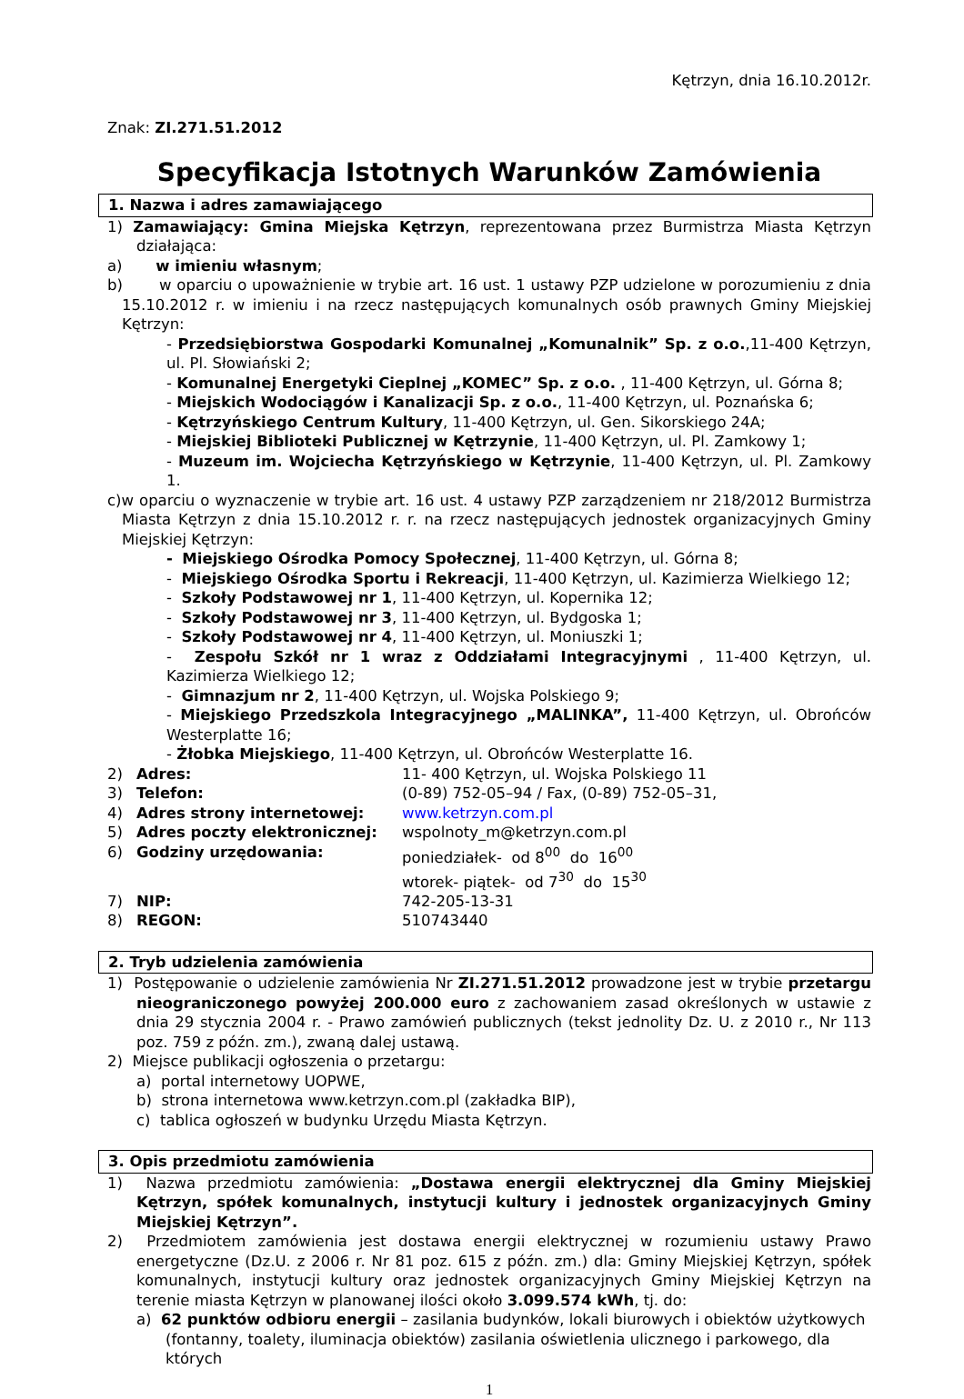Kętrzyn, dnia 16.10.2012r.
Znak: ZI.271.51.2012
Specyfikacja Istotnych Warunków Zamówienia
1. Nazwa i adres zamawiającego
1) Zamawiający: Gmina Miejska Kętrzyn, reprezentowana przez Burmistrza Miasta Kętrzyn działająca:
a) w imieniu własnym;
b) w oparciu o upoważnienie w trybie art. 16 ust. 1 ustawy PZP udzielone w porozumieniu z dnia 15.10.2012 r. w imieniu i na rzecz następujących komunalnych osób prawnych Gminy Miejskiej Kętrzyn:
- Przedsiębiorstwa Gospodarki Komunalnej „Komunalnik” Sp. z o.o.,11-400 Kętrzyn, ul. Pl. Słowiański 2;
- Komunalnej Energetyki Cieplnej „KOMEC” Sp. z o.o. , 11-400 Kętrzyn, ul. Górna 8;
- Miejskich Wodociągów i Kanalizacji Sp. z o.o., 11-400 Kętrzyn, ul. Poznańska 6;
- Kętrzyńskiego Centrum Kultury, 11-400 Kętrzyn, ul. Gen. Sikorskiego 24A;
- Miejskiej Biblioteki Publicznej w Kętrzynie, 11-400 Kętrzyn, ul. Pl. Zamkowy 1;
- Muzeum im. Wojciecha Kętrzyńskiego w Kętrzynie, 11-400 Kętrzyn, ul. Pl. Zamkowy 1.
c)w oparciu o wyznaczenie w trybie art. 16 ust. 4 ustawy PZP zarządzeniem nr 218/2012 Burmistrza Miasta Kętrzyn z dnia 15.10.2012 r. r. na rzecz następujących jednostek organizacyjnych Gminy Miejskiej Kętrzyn:
- Miejskiego Ośrodka Pomocy Społecznej, 11-400 Kętrzyn, ul. Górna 8;
- Miejskiego Ośrodka Sportu i Rekreacji, 11-400 Kętrzyn, ul. Kazimierza Wielkiego 12;
- Szkoły Podstawowej nr 1, 11-400 Kętrzyn, ul. Kopernika 12;
- Szkoły Podstawowej nr 3, 11-400 Kętrzyn, ul. Bydgoska 1;
- Szkoły Podstawowej nr 4, 11-400 Kętrzyn, ul. Moniuszki 1;
- Zespołu Szkół nr 1 wraz z Oddziałami Integracyjnymi , 11-400 Kętrzyn, ul. Kazimierza Wielkiego 12;
- Gimnazjum nr 2, 11-400 Kętrzyn, ul. Wojska Polskiego 9;
- Miejskiego Przedszkola Integracyjnego „MALINKA”, 11-400 Kętrzyn, ul. Obrońców Westerplatte 16;
- Żłobka Miejskiego, 11-400 Kętrzyn, ul. Obrońców Westerplatte 16.
| 2) | Adres: | 11- 400 Kętrzyn, ul. Wojska Polskiego 11 |
| 3) | Telefon: | (0-89) 752-05–94 / Fax, (0-89) 752-05–31, |
| 4) | Adres strony internetowej: | www.ketrzyn.com.pl |
| 5) | Adres poczty elektronicznej: | wspolnoty_m@ketrzyn.com.pl |
| 6) | Godziny urzędowania: | poniedziałek- od 8<sup>00</sup> do 16<sup>00</sup> wtorek- piątek- od 7<sup>30</sup> do 15<sup>30</sup> |
| 7) | NIP: | 742-205-13-31 |
| 8) | REGON: | 510743440 |
2. Tryb udzielenia zamówienia
1) Postępowanie o udzielenie zamówienia Nr ZI.271.51.2012 prowadzone jest w trybie przetargu nieograniczonego powyżej 200.000 euro z zachowaniem zasad określonych w ustawie z dnia 29 stycznia 2004 r. - Prawo zamówień publicznych (tekst jednolity Dz. U. z 2010 r., Nr 113 poz. 759 z późn. zm.), zwaną dalej ustawą.
2) Miejsce publikacji ogłoszenia o przetargu:
a) portal internetowy UOPWE,
b) strona internetowa www.ketrzyn.com.pl (zakładka BIP),
c) tablica ogłoszeń w budynku Urzędu Miasta Kętrzyn.
3. Opis przedmiotu zamówienia
1) Nazwa przedmiotu zamówienia: „Dostawa energii elektrycznej dla Gminy Miejskiej Kętrzyn, spółek komunalnych, instytucji kultury i jednostek organizacyjnych Gminy Miejskiej Kętrzyn”.
2) Przedmiotem zamówienia jest dostawa energii elektrycznej w rozumieniu ustawy Prawo energetyczne (Dz.U. z 2006 r. Nr 81 poz. 615 z późn. zm.) dla: Gminy Miejskiej Kętrzyn, spółek komunalnych, instytucji kultury oraz jednostek organizacyjnych Gminy Miejskiej Kętrzyn na terenie miasta Kętrzyn w planowanej ilości około 3.099.574 kWh, tj. do:
a) 62 punktów odbioru energii – zasilania budynków, lokali biurowych i obiektów użytkowych (fontanny, toalety, iluminacja obiektów) zasilania oświetlenia ulicznego i parkowego, dla których
1